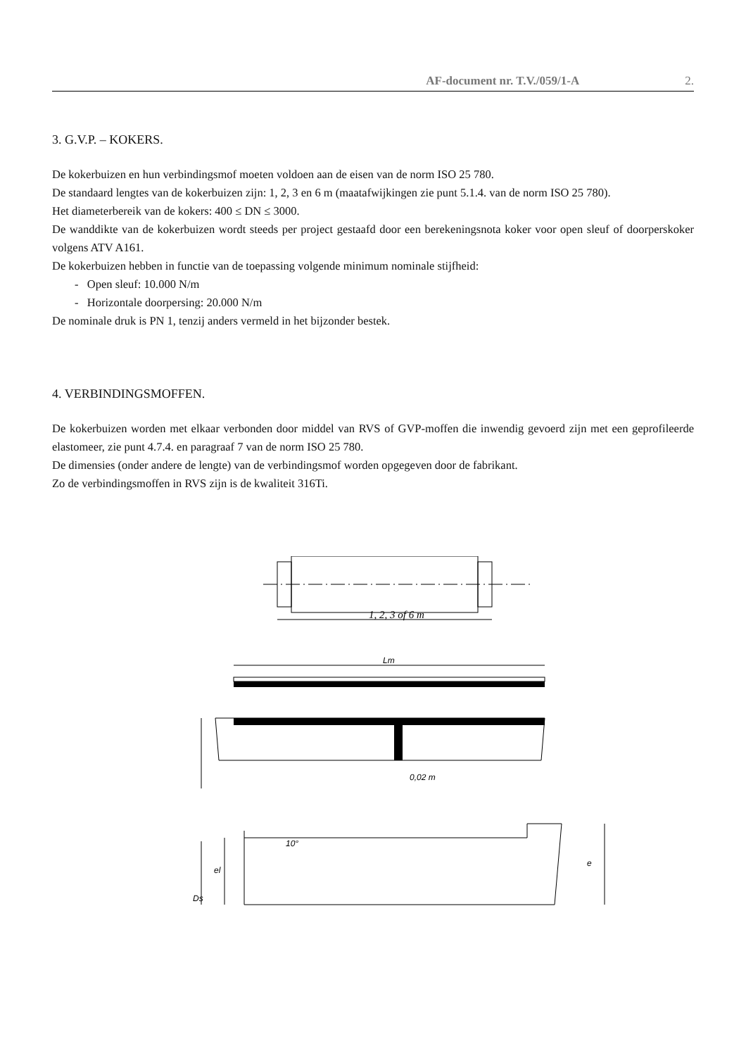AF-document nr. T.V./059/1-A 2.
3. G.V.P. – KOKERS.
De kokerbuizen en hun verbindingsmof moeten voldoen aan de eisen van de norm ISO 25 780.
De standaard lengtes van de kokerbuizen zijn: 1, 2, 3 en 6 m (maatafwijkingen zie punt 5.1.4. van de norm ISO 25 780).
Het diameterbereik van de kokers: 400 ≤ DN ≤ 3000.
De wanddikte van de kokerbuizen wordt steeds per project gestaafd door een berekeningsnota koker voor open sleuf of doorperskoker volgens ATV A161.
De kokerbuizen hebben in functie van de toepassing volgende minimum nominale stijfheid:
- Open sleuf: 10.000 N/m
- Horizontale doorpersing: 20.000 N/m
De nominale druk is PN 1, tenzij anders vermeld in het bijzonder bestek.
4. VERBINDINGSMOFFEN.
De kokerbuizen worden met elkaar verbonden door middel van RVS of GVP-moffen die inwendig gevoerd zijn met een geprofileerde elastomeer, zie punt 4.7.4. en paragraaf 7 van de norm ISO 25 780.
De dimensies (onder andere de lengte) van de verbindingsmof worden opgegeven door de fabrikant.
Zo de verbindingsmoffen in RVS zijn is de kwaliteit 316Ti.
1, 2, 3 of 6 m
Lm
0,02 m
10°
el
Ds
e